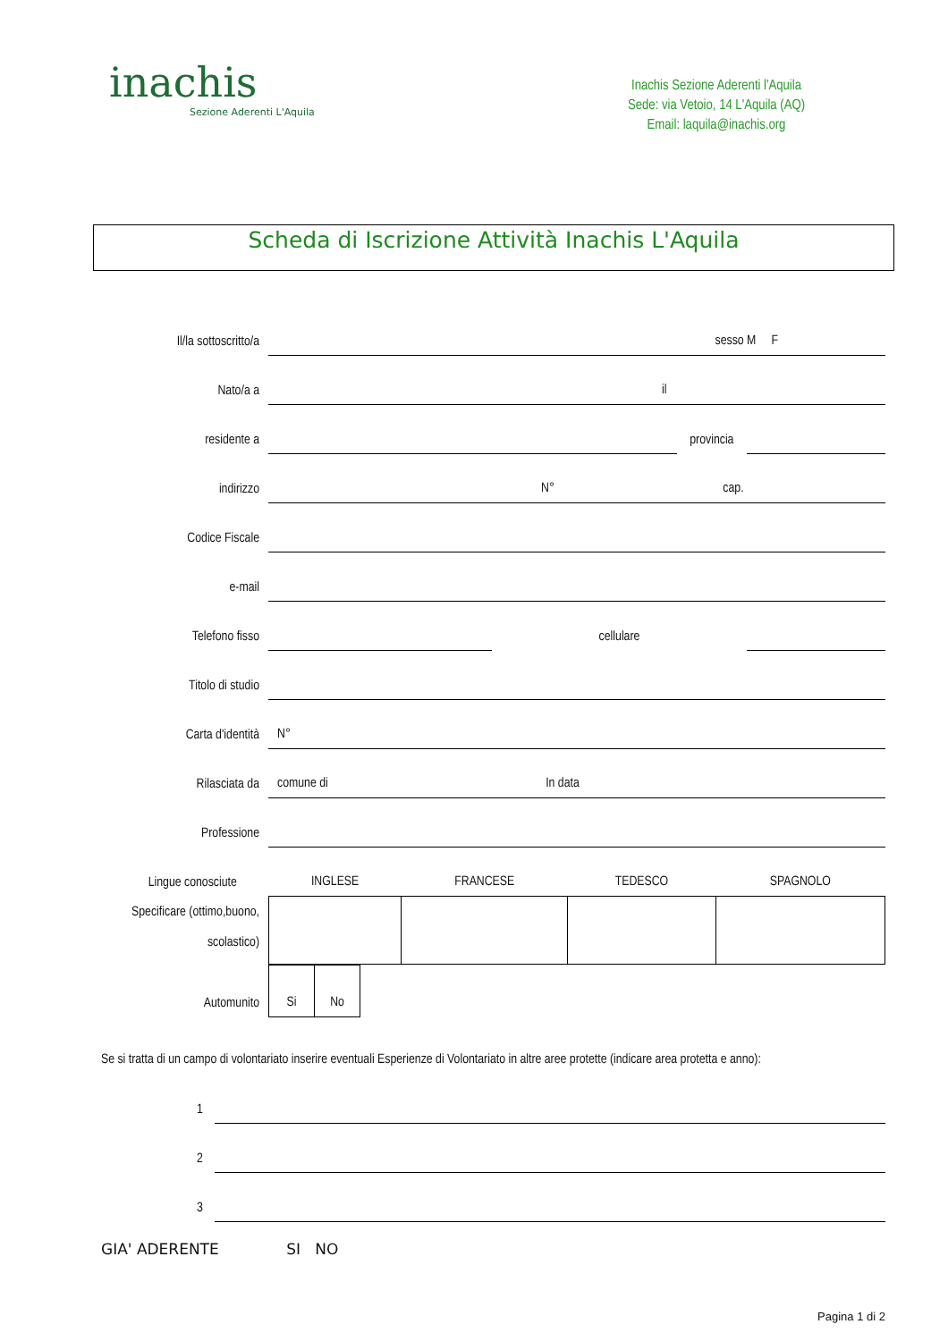inachis
Sezione Aderenti L'Aquila
Inachis Sezione Aderenti l'Aquila
Sede: via Vetoio, 14 L'Aquila (AQ)
Email: laquila@inachis.org
Scheda di Iscrizione Attività Inachis L'Aquila
| Il/la sottoscritto/a | sesso M F | | | |
| Nato/a a | il | | | |
| residente a | | | provincia | |
| indirizzo | N° cap. | | | |
| Codice Fiscale | | | | |
| e-mail | | | | |
| Telefono fisso | | cellulare | | |
| Titolo di studio | | | | |
| Carta d'identità | N° | | | |
| Rilasciata da | comune di In data | | | |
| Professione | | | | |
| Lingue conosciute | INGLESE | FRANCESE | TEDESCO | SPAGNOLO |
| Specificare (ottimo,buono, scolastico) | | | | |
| Automunito | Si | No |
Se si tratta di un campo di volontariato inserire eventuali Esperienze di Volontariato in altre aree protette (indicare area protetta e anno):
| 1 | |
| 2 | |
| 3 | |
GIA' ADERENTE SI NO
Pagina 1 di 2